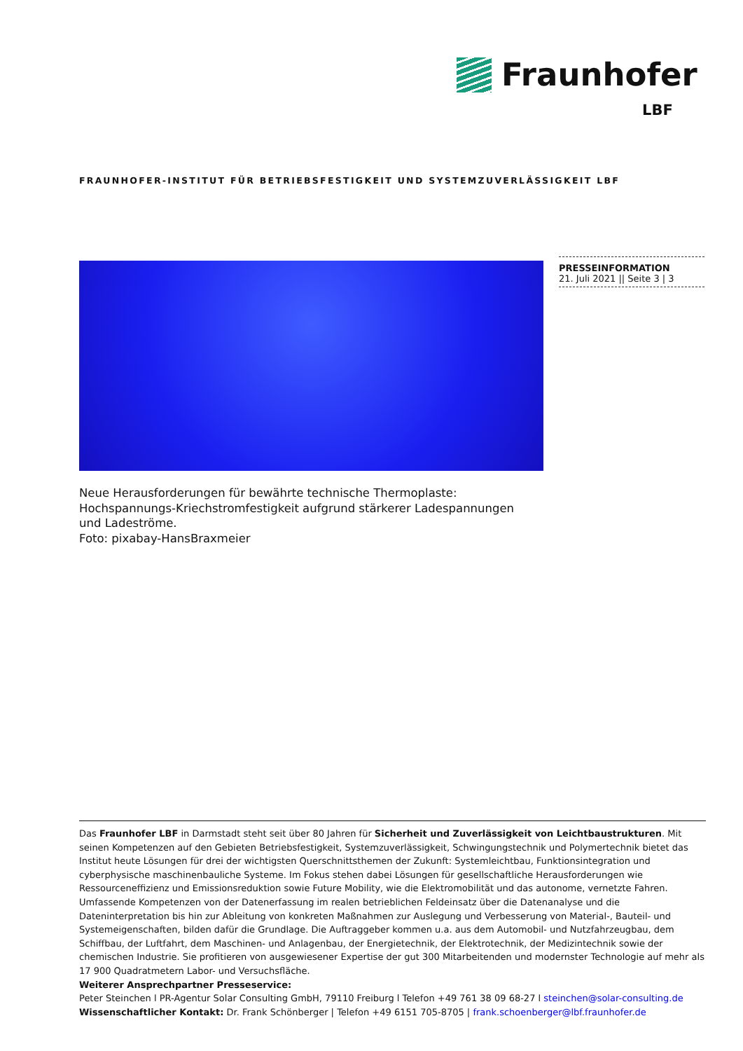Fraunhofer
LBF
FRAUNHOFER-INSTITUT FÜR BETRIEBSFESTIGKEIT UND SYSTEMZUVERLÄSSIGKEIT LBF
PRESSEINFORMATION
21. Juli 2021 || Seite 3 | 3
Neue Herausforderungen für bewährte technische Thermoplaste: Hochspannungs-Kriechstromfestigkeit aufgrund stärkerer Ladespannungen und Ladeströme.
Foto: pixabay-HansBraxmeier
Das Fraunhofer LBF in Darmstadt steht seit über 80 Jahren für Sicherheit und Zuverlässigkeit von Leichtbaustrukturen. Mit seinen Kompetenzen auf den Gebieten Betriebsfestigkeit, Systemzuverlässigkeit, Schwingungstechnik und Polymertechnik bietet das Institut heute Lösungen für drei der wichtigsten Querschnittsthemen der Zukunft: Systemleichtbau, Funktionsintegration und cyberphysische maschinenbauliche Systeme. Im Fokus stehen dabei Lösungen für gesellschaftliche Herausforderungen wie Ressourceneffizienz und Emissionsreduktion sowie Future Mobility, wie die Elektromobilität und das autonome, vernetzte Fahren. Umfassende Kompetenzen von der Datenerfassung im realen betrieblichen Feldeinsatz über die Datenanalyse und die Dateninterpretation bis hin zur Ableitung von konkreten Maßnahmen zur Auslegung und Verbesserung von Material-, Bauteil- und Systemeigenschaften, bilden dafür die Grundlage. Die Auftraggeber kommen u.a. aus dem Automobil- und Nutzfahrzeugbau, dem Schiffbau, der Luftfahrt, dem Maschinen- und Anlagenbau, der Energietechnik, der Elektrotechnik, der Medizintechnik sowie der chemischen Industrie. Sie profitieren von ausgewiesener Expertise der gut 300 Mitarbeitenden und modernster Technologie auf mehr als 17 900 Quadratmetern Labor- und Versuchsfläche.
Weiterer Ansprechpartner Presseservice:
Peter Steinchen l PR-Agentur Solar Consulting GmbH, 79110 Freiburg l Telefon +49 761 38 09 68-27 l steinchen@solar-consulting.de
Wissenschaftlicher Kontakt: Dr. Frank Schönberger | Telefon +49 6151 705-8705 | frank.schoenberger@lbf.fraunhofer.de